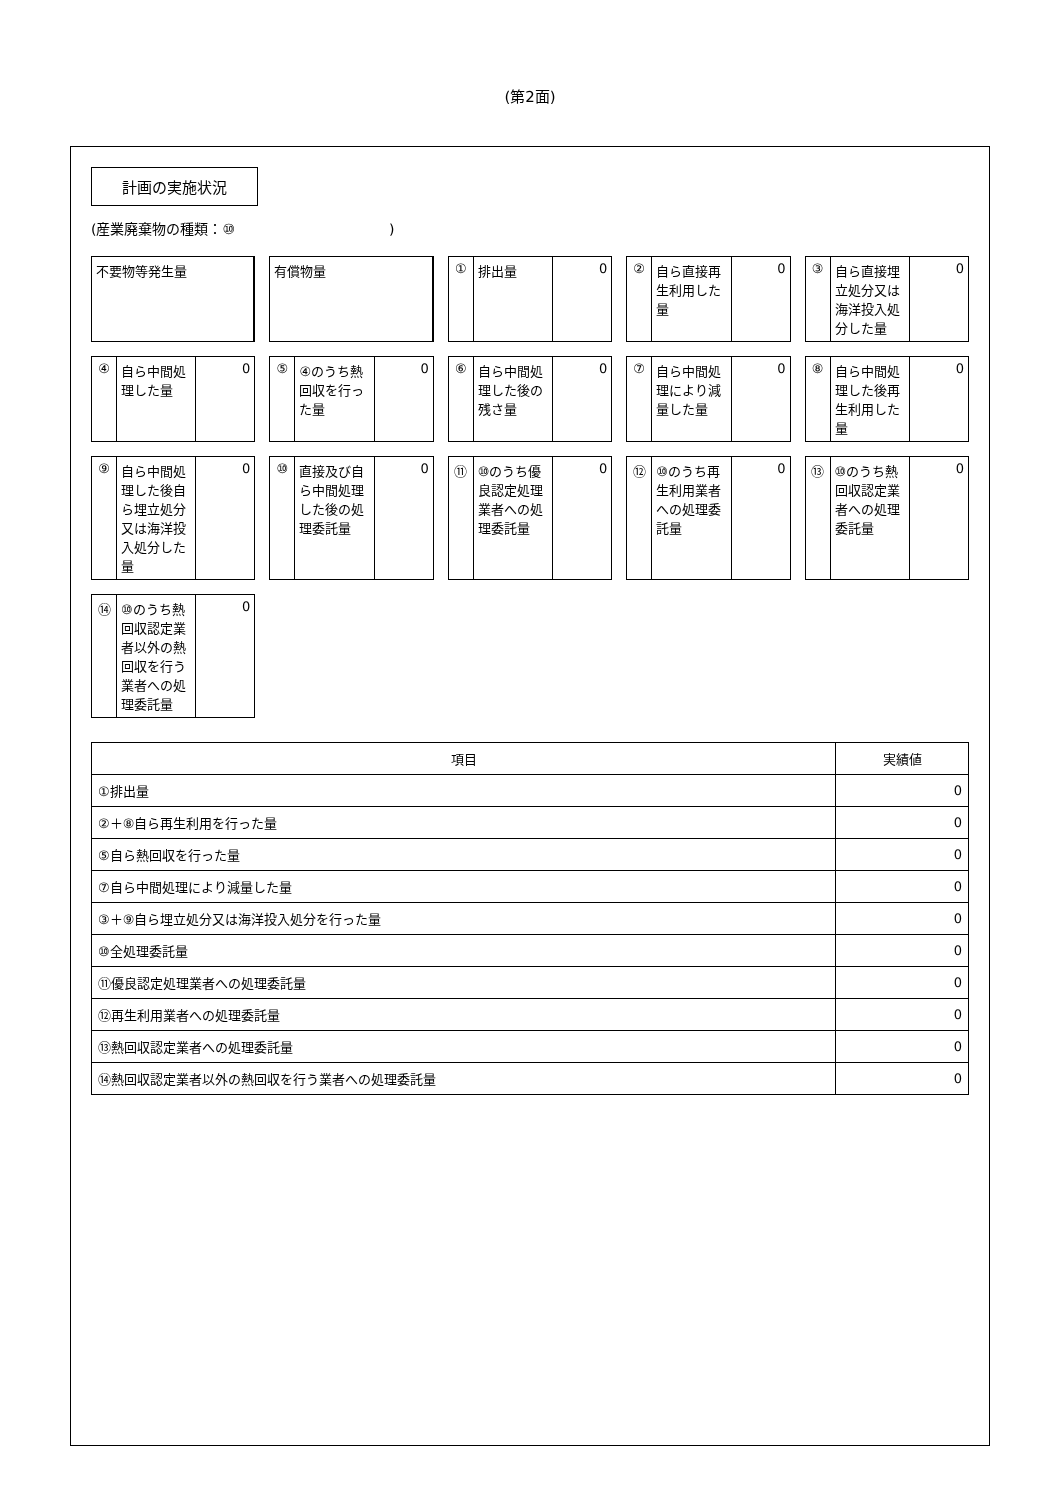(第2面)
計画の実施状況
(産業廃棄物の種類：⑩　　　　　　　　　　　)
不要物等発生量
有償物量
① 排出量 0
② 自ら直接再生利用した量 0
③ 自ら直接埋立処分又は海洋投入処分した量
0
④ 自ら中間処理した量 0
⑤ ④のうち熱回収を行った量 0
⑥ 自ら中間処理した後の残さ量 0
⑦ 自ら中間処理により減量した量 0
⑧ 自ら中間処理した後再生利用した量 0
⑨ 自ら中間処理した後自ら埋立処分又は海洋投入処分した量
0
⑩ 直接及び自ら中間処理した後の処理委託量
0
⑪ ⑩のうち優良認定処理業者への処理委託量
0
⑫ ⑩のうち再生利用業者への処理委託量 0
⑬ ⑩のうち熱回収認定業者への処理委託量 0
⑭ ⑩のうち熱回収認定業者以外の熱回収を行う業者への処理委託量
0
| 項目 | 実績値 |
| --- | --- |
| ①排出量 | 0 |
| ②＋⑧自ら再生利用を行った量 | 0 |
| ⑤自ら熱回収を行った量 | 0 |
| ⑦自ら中間処理により減量した量 | 0 |
| ③＋⑨自ら埋立処分又は海洋投入処分を行った量 | 0 |
| ⑩全処理委託量 | 0 |
| ⑪優良認定処理業者への処理委託量 | 0 |
| ⑫再生利用業者への処理委託量 | 0 |
| ⑬熱回収認定業者への処理委託量 | 0 |
| ⑭熱回収認定業者以外の熱回収を行う業者への処理委託量 | 0 |